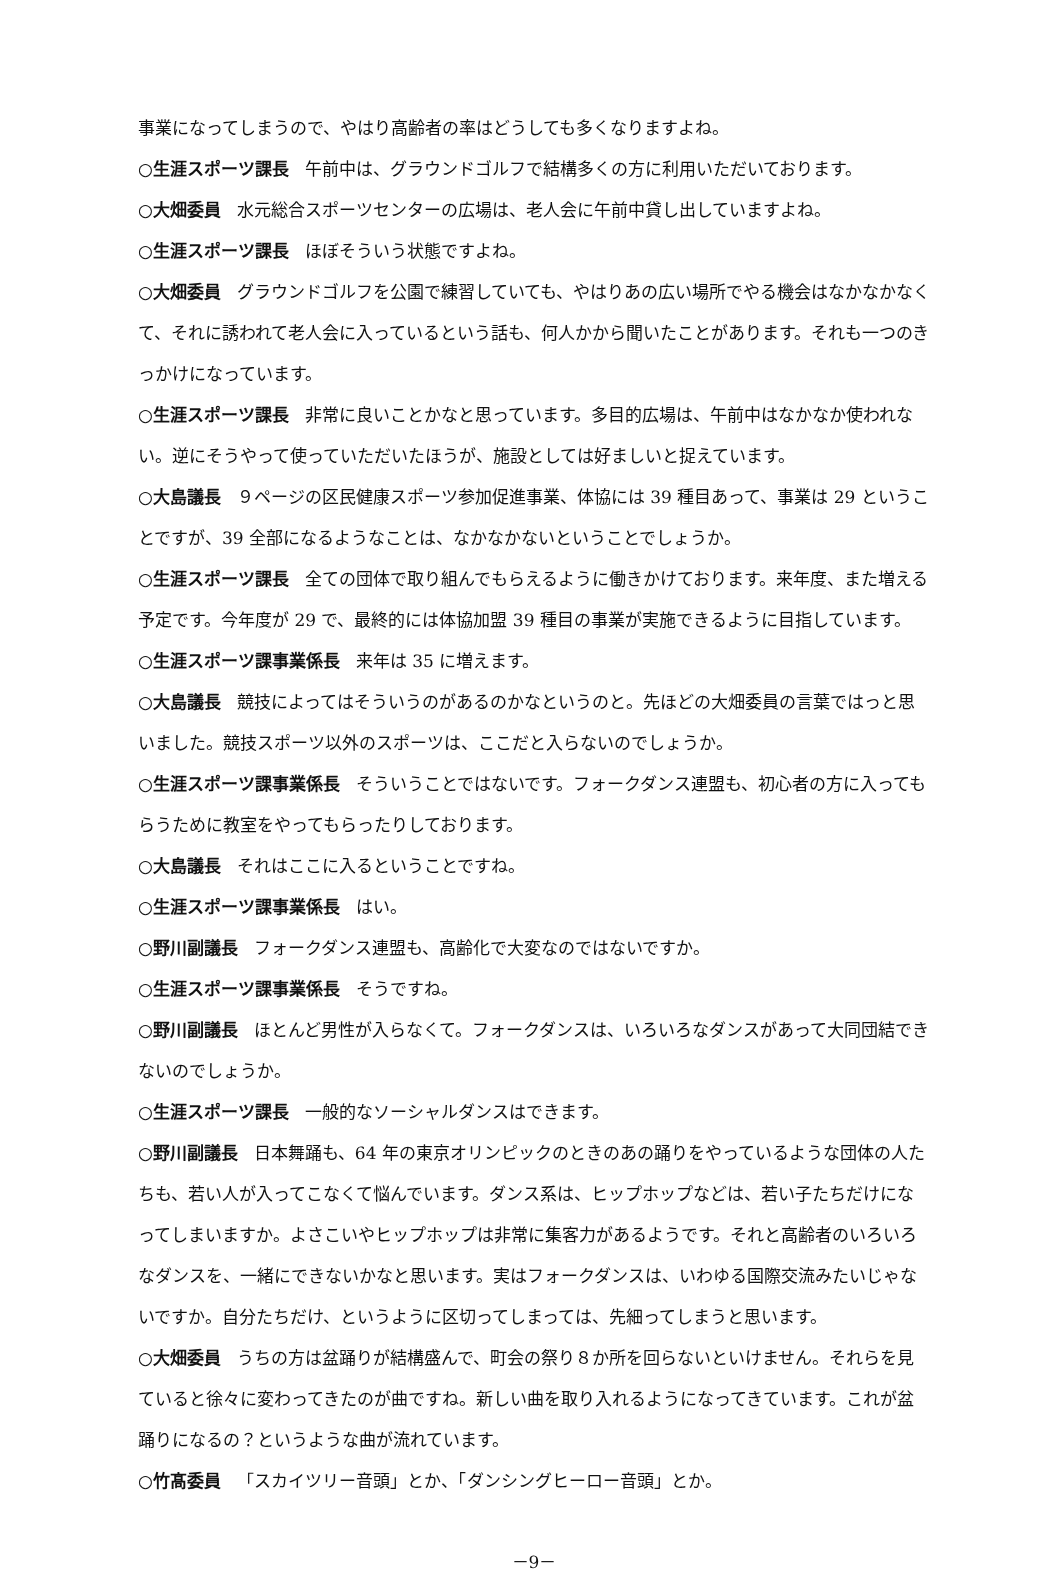事業になってしまうので、やはり高齢者の率はどうしても多くなりますよね。
○生涯スポーツ課長 午前中は、グラウンドゴルフで結構多くの方に利用いただいております。
○大畑委員 水元総合スポーツセンターの広場は、老人会に午前中貸し出していますよね。
○生涯スポーツ課長 ほぼそういう状態ですよね。
○大畑委員 グラウンドゴルフを公園で練習していても、やはりあの広い場所でやる機会はなかなかなくて、それに誘われて老人会に入っているという話も、何人かから聞いたことがあります。それも一つのきっかけになっています。
○生涯スポーツ課長 非常に良いことかなと思っています。多目的広場は、午前中はなかなか使われない。逆にそうやって使っていただいたほうが、施設としては好ましいと捉えています。
○大島議長 ９ページの区民健康スポーツ参加促進事業、体協には 39 種目あって、事業は 29 ということですが、39 全部になるようなことは、なかなかないということでしょうか。
○生涯スポーツ課長 全ての団体で取り組んでもらえるように働きかけております。来年度、また増える予定です。今年度が 29 で、最終的には体協加盟 39 種目の事業が実施できるように目指しています。
○生涯スポーツ課事業係長 来年は 35 に増えます。
○大島議長 競技によってはそういうのがあるのかなというのと。先ほどの大畑委員の言葉ではっと思いました。競技スポーツ以外のスポーツは、ここだと入らないのでしょうか。
○生涯スポーツ課事業係長 そういうことではないです。フォークダンス連盟も、初心者の方に入ってもらうために教室をやってもらったりしております。
○大島議長 それはここに入るということですね。
○生涯スポーツ課事業係長 はい。
○野川副議長 フォークダンス連盟も、高齢化で大変なのではないですか。
○生涯スポーツ課事業係長 そうですね。
○野川副議長 ほとんど男性が入らなくて。フォークダンスは、いろいろなダンスがあって大同団結できないのでしょうか。
○生涯スポーツ課長 一般的なソーシャルダンスはできます。
○野川副議長 日本舞踊も、64 年の東京オリンピックのときのあの踊りをやっているような団体の人たちも、若い人が入ってこなくて悩んでいます。ダンス系は、ヒップホップなどは、若い子たちだけになってしまいますか。よさこいやヒップホップは非常に集客力があるようです。それと高齢者のいろいろなダンスを、一緒にできないかなと思います。実はフォークダンスは、いわゆる国際交流みたいじゃないですか。自分たちだけ、というように区切ってしまっては、先細ってしまうと思います。
○大畑委員 うちの方は盆踊りが結構盛んで、町会の祭り８か所を回らないといけません。それらを見ていると徐々に変わってきたのが曲ですね。新しい曲を取り入れるようになってきています。これが盆踊りになるの？というような曲が流れています。
○竹髙委員 「スカイツリー音頭」とか、「ダンシングヒーロー音頭」とか。
－9－